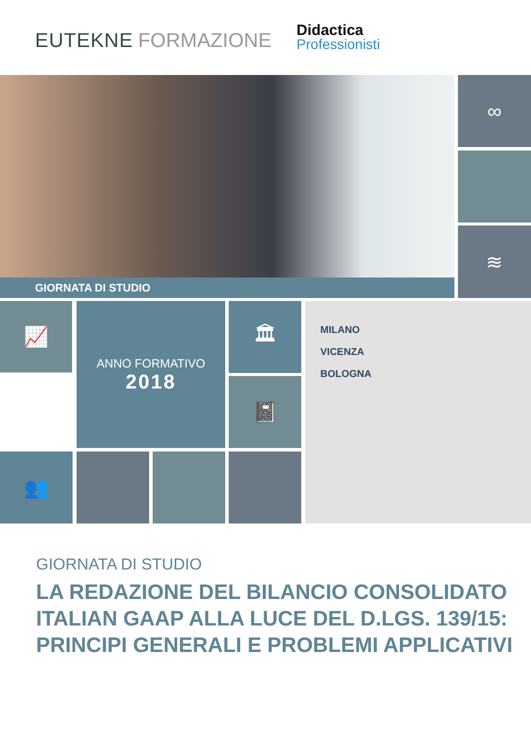EUTEKNE FORMAZIONE
Didactica
Professionisti
GIORNATA DI STUDIO
∞
≋
📈
ANNO FORMATIVO
2018
🏛
📓
👥
MILANO
VICENZA
BOLOGNA
GIORNATA DI STUDIO
LA REDAZIONE DEL BILANCIO CONSOLIDATO ITALIAN GAAP ALLA LUCE DEL D.LGS. 139/15: PRINCIPI GENERALI E PROBLEMI APPLICATIVI